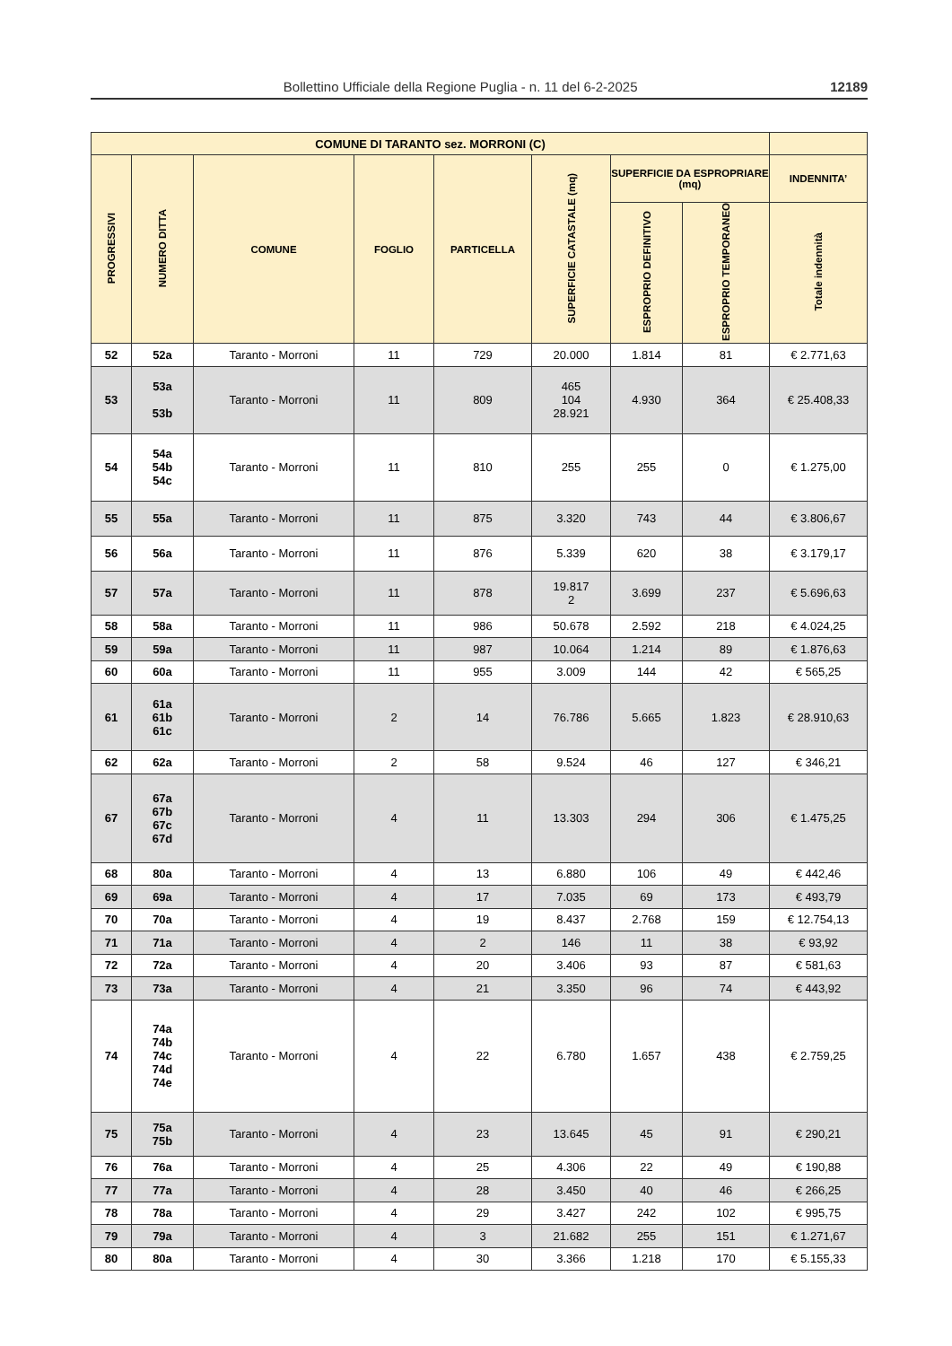Bollettino Ufficiale della Regione Puglia - n. 11 del 6-2-2025 12189
| COMUNE DI TARANTO sez. MORRONI (C) | | | | | | | | |
| --- | --- | --- | --- | --- | --- | --- | --- | --- |
| PROGRESSIVI | NUMERO DITTA | COMUNE | FOGLIO | PARTICELLA | SUPERFICIE CATASTALE (mq) | SUPERFICIE DA ESPROPRIARE (mq) | | INDENNITA’ |
| | | | | | | ESPROPRIO DEFINITIVO | ESPROPRIO TEMPORANEO | Totale indennità |
| 52 | 52a | Taranto - Morroni | 11 | 729 | 20.000 | 1.814 | 81 | € 2.771,63 |
| 53 | 53a 53b | Taranto - Morroni | 11 | 809 | 465 104 28.921 | 4.930 | 364 | € 25.408,33 |
| 54 | 54a 54b 54c | Taranto - Morroni | 11 | 810 | 255 | 255 | 0 | € 1.275,00 |
| 55 | 55a | Taranto - Morroni | 11 | 875 | 3.320 | 743 | 44 | € 3.806,67 |
| 56 | 56a | Taranto - Morroni | 11 | 876 | 5.339 | 620 | 38 | € 3.179,17 |
| 57 | 57a | Taranto - Morroni | 11 | 878 | 19.817 2 | 3.699 | 237 | € 5.696,63 |
| 58 | 58a | Taranto - Morroni | 11 | 986 | 50.678 | 2.592 | 218 | € 4.024,25 |
| 59 | 59a | Taranto - Morroni | 11 | 987 | 10.064 | 1.214 | 89 | € 1.876,63 |
| 60 | 60a | Taranto - Morroni | 11 | 955 | 3.009 | 144 | 42 | € 565,25 |
| 61 | 61a 61b 61c | Taranto - Morroni | 2 | 14 | 76.786 | 5.665 | 1.823 | € 28.910,63 |
| 62 | 62a | Taranto - Morroni | 2 | 58 | 9.524 | 46 | 127 | € 346,21 |
| 67 | 67a 67b 67c 67d | Taranto - Morroni | 4 | 11 | 13.303 | 294 | 306 | € 1.475,25 |
| 68 | 80a | Taranto - Morroni | 4 | 13 | 6.880 | 106 | 49 | € 442,46 |
| 69 | 69a | Taranto - Morroni | 4 | 17 | 7.035 | 69 | 173 | € 493,79 |
| 70 | 70a | Taranto - Morroni | 4 | 19 | 8.437 | 2.768 | 159 | € 12.754,13 |
| 71 | 71a | Taranto - Morroni | 4 | 2 | 146 | 11 | 38 | € 93,92 |
| 72 | 72a | Taranto - Morroni | 4 | 20 | 3.406 | 93 | 87 | € 581,63 |
| 73 | 73a | Taranto - Morroni | 4 | 21 | 3.350 | 96 | 74 | € 443,92 |
| 74 | 74a 74b 74c 74d 74e | Taranto - Morroni | 4 | 22 | 6.780 | 1.657 | 438 | € 2.759,25 |
| 75 | 75a 75b | Taranto - Morroni | 4 | 23 | 13.645 | 45 | 91 | € 290,21 |
| 76 | 76a | Taranto - Morroni | 4 | 25 | 4.306 | 22 | 49 | € 190,88 |
| 77 | 77a | Taranto - Morroni | 4 | 28 | 3.450 | 40 | 46 | € 266,25 |
| 78 | 78a | Taranto - Morroni | 4 | 29 | 3.427 | 242 | 102 | € 995,75 |
| 79 | 79a | Taranto - Morroni | 4 | 3 | 21.682 | 255 | 151 | € 1.271,67 |
| 80 | 80a | Taranto - Morroni | 4 | 30 | 3.366 | 1.218 | 170 | € 5.155,33 |